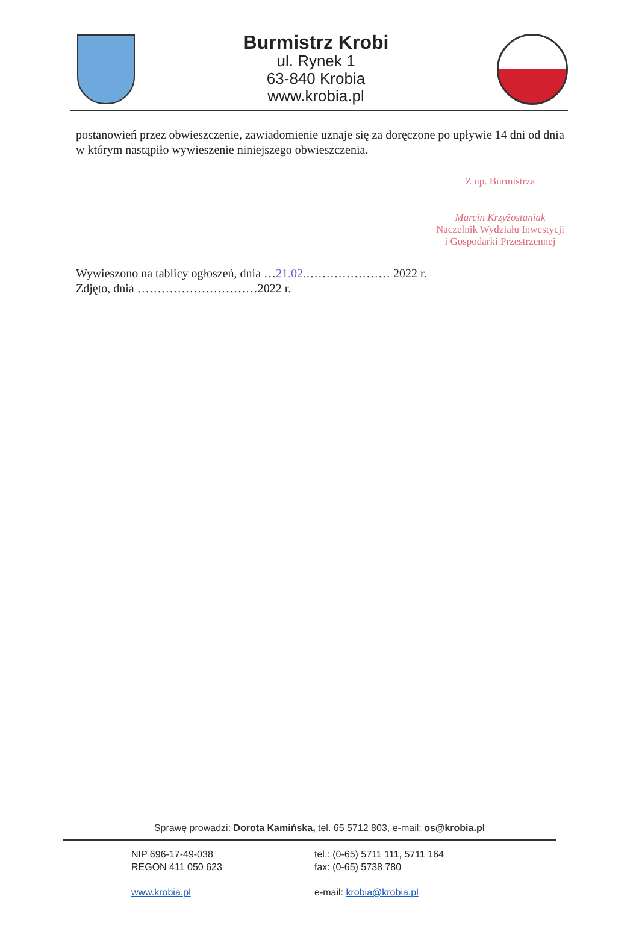Burmistrz Krobi
ul. Rynek 1
63-840 Krobia
www.krobia.pl
postanowień przez obwieszczenie, zawiadomienie uznaje się za doręczone po upływie 14 dni od dnia w którym nastąpiło wywieszenie niniejszego obwieszczenia.
Z up. Burmistrza
Marcin Krzyżostaniak
Naczelnik Wydziału Inwestycji
i Gospodarki Przestrzennej
Wywieszono na tablicy ogłoszeń, dnia …21.02.………………… 2022 r.
Zdjęto, dnia …………………………2022 r.
Sprawę prowadzi: Dorota Kamińska, tel. 65 5712 803, e-mail: os@krobia.pl
NIP 696-17-49-038
REGON 411 050 623
www.krobia.pl
tel.: (0-65) 5711 111, 5711 164
fax: (0-65) 5738 780
e-mail: krobia@krobia.pl